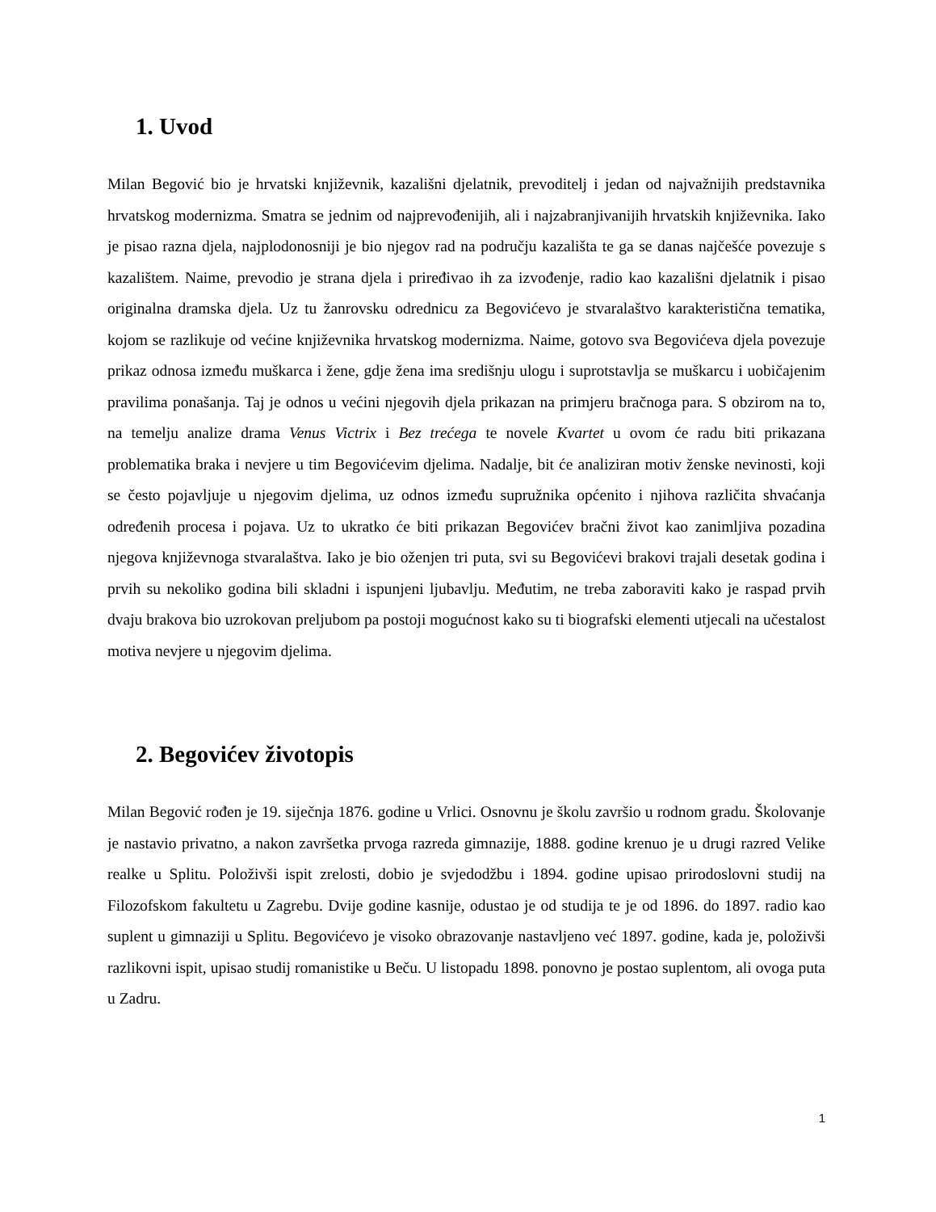1. Uvod
Milan Begović bio je hrvatski književnik, kazališni djelatnik, prevoditelj i jedan od najvažnijih predstavnika hrvatskog modernizma. Smatra se jednim od najprevođenijih, ali i najzabranjivanijih hrvatskih književnika. Iako je pisao razna djela, najplodonosniji je bio njegov rad na području kazališta te ga se danas najčešće povezuje s kazalištem. Naime, prevodio je strana djela i priređivao ih za izvođenje, radio kao kazališni djelatnik i pisao originalna dramska djela. Uz tu žanrovsku odrednicu za Begovićevo je stvaralaštvo karakteristična tematika, kojom se razlikuje od većine književnika hrvatskog modernizma. Naime, gotovo sva Begovićeva djela povezuje prikaz odnosa između muškarca i žene, gdje žena ima središnju ulogu i suprotstavlja se muškarcu i uobičajenim pravilima ponašanja. Taj je odnos u većini njegovih djela prikazan na primjeru bračnoga para. S obzirom na to, na temelju analize drama Venus Victrix i Bez trećega te novele Kvartet u ovom će radu biti prikazana problematika braka i nevjere u tim Begovićevim djelima. Nadalje, bit će analiziran motiv ženske nevinosti, koji se često pojavljuje u njegovim djelima, uz odnos između supružnika općenito i njihova različita shvaćanja određenih procesa i pojava. Uz to ukratko će biti prikazan Begovićev bračni život kao zanimljiva pozadina njegova književnoga stvaralaštva. Iako je bio oženjen tri puta, svi su Begovićevi brakovi trajali desetak godina i prvih su nekoliko godina bili skladni i ispunjeni ljubavlju. Međutim, ne treba zaboraviti kako je raspad prvih dvaju brakova bio uzrokovan preljubom pa postoji mogućnost kako su ti biografski elementi utjecali na učestalost motiva nevjere u njegovim djelima.
2. Begovićev životopis
Milan Begović rođen je 19. siječnja 1876. godine u Vrlici. Osnovnu je školu završio u rodnom gradu. Školovanje je nastavio privatno, a nakon završetka prvoga razreda gimnazije, 1888. godine krenuo je u drugi razred Velike realke u Splitu. Položivši ispit zrelosti, dobio je svjedodžbu i 1894. godine upisao prirodoslovni studij na Filozofskom fakultetu u Zagrebu. Dvije godine kasnije, odustao je od studija te je od 1896. do 1897. radio kao suplent u gimnaziji u Splitu. Begovićevo je visoko obrazovanje nastavljeno već 1897. godine, kada je, položivši razlikovni ispit, upisao studij romanistike u Beču. U listopadu 1898. ponovno je postao suplentom, ali ovoga puta u Zadru.
1